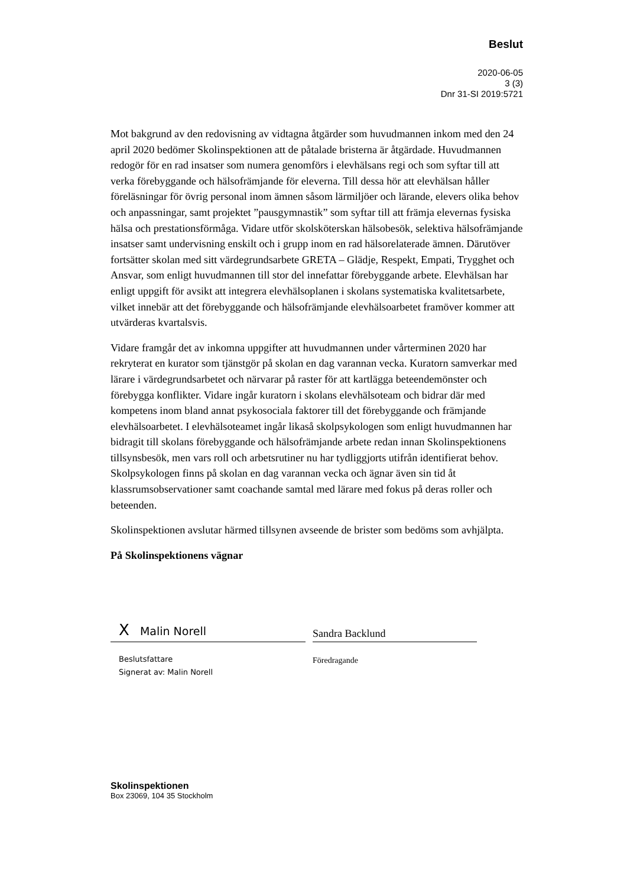Beslut
2020-06-05
3 (3)
Dnr 31-SI 2019:5721
Mot bakgrund av den redovisning av vidtagna åtgärder som huvudmannen inkom med den 24 april 2020 bedömer Skolinspektionen att de påtalade bristerna är åtgärdade. Huvudmannen redogör för en rad insatser som numera genomförs i elevhälsans regi och som syftar till att verka förebyggande och hälsofrämjande för eleverna. Till dessa hör att elevhälsan håller föreläsningar för övrig personal inom ämnen såsom lärmiljöer och lärande, elevers olika behov och anpassningar, samt projektet ”pausgymnastik” som syftar till att främja elevernas fysiska hälsa och prestationsförmåga. Vidare utför skolsköterskan hälsobesök, selektiva hälsofrämjande insatser samt undervisning enskilt och i grupp inom en rad hälsorelaterade ämnen. Därutöver fortsätter skolan med sitt värdegrundsarbete GRETA – Glädje, Respekt, Empati, Trygghet och Ansvar, som enligt huvudmannen till stor del innefattar förebyggande arbete. Elevhälsan har enligt uppgift för avsikt att integrera elevhälsoplanen i skolans systematiska kvalitetsarbete, vilket innebär att det förebyggande och hälsofrämjande elevhälsoarbetet framöver kommer att utvärderas kvartalsvis.
Vidare framgår det av inkomna uppgifter att huvudmannen under vårterminen 2020 har rekryterat en kurator som tjänstgör på skolan en dag varannan vecka. Kuratorn samverkar med lärare i värdegrundsarbetet och närvarar på raster för att kartlägga beteendemönster och förebygga konflikter. Vidare ingår kuratorn i skolans elevhälsoteam och bidrar där med kompetens inom bland annat psykosociala faktorer till det förebyggande och främjande elevhälsoarbetet. I elevhälsoteamet ingår likaså skolpsykologen som enligt huvudmannen har bidragit till skolans förebyggande och hälsofrämjande arbete redan innan Skolinspektionens tillsynsbesök, men vars roll och arbetsrutiner nu har tydliggjorts utifrån identifierat behov. Skolpsykologen finns på skolan en dag varannan vecka och ägnar även sin tid åt klassrumsobservationer samt coachande samtal med lärare med fokus på deras roller och beteenden.
Skolinspektionen avslutar härmed tillsynen avseende de brister som bedöms som avhjälpta.
På Skolinspektionens vägnar
X Malin Norell Sandra Backlund
Beslutsfattare
Signerat av: Malin Norell
Föredragande
Skolinspektionen
Box 23069, 104 35 Stockholm